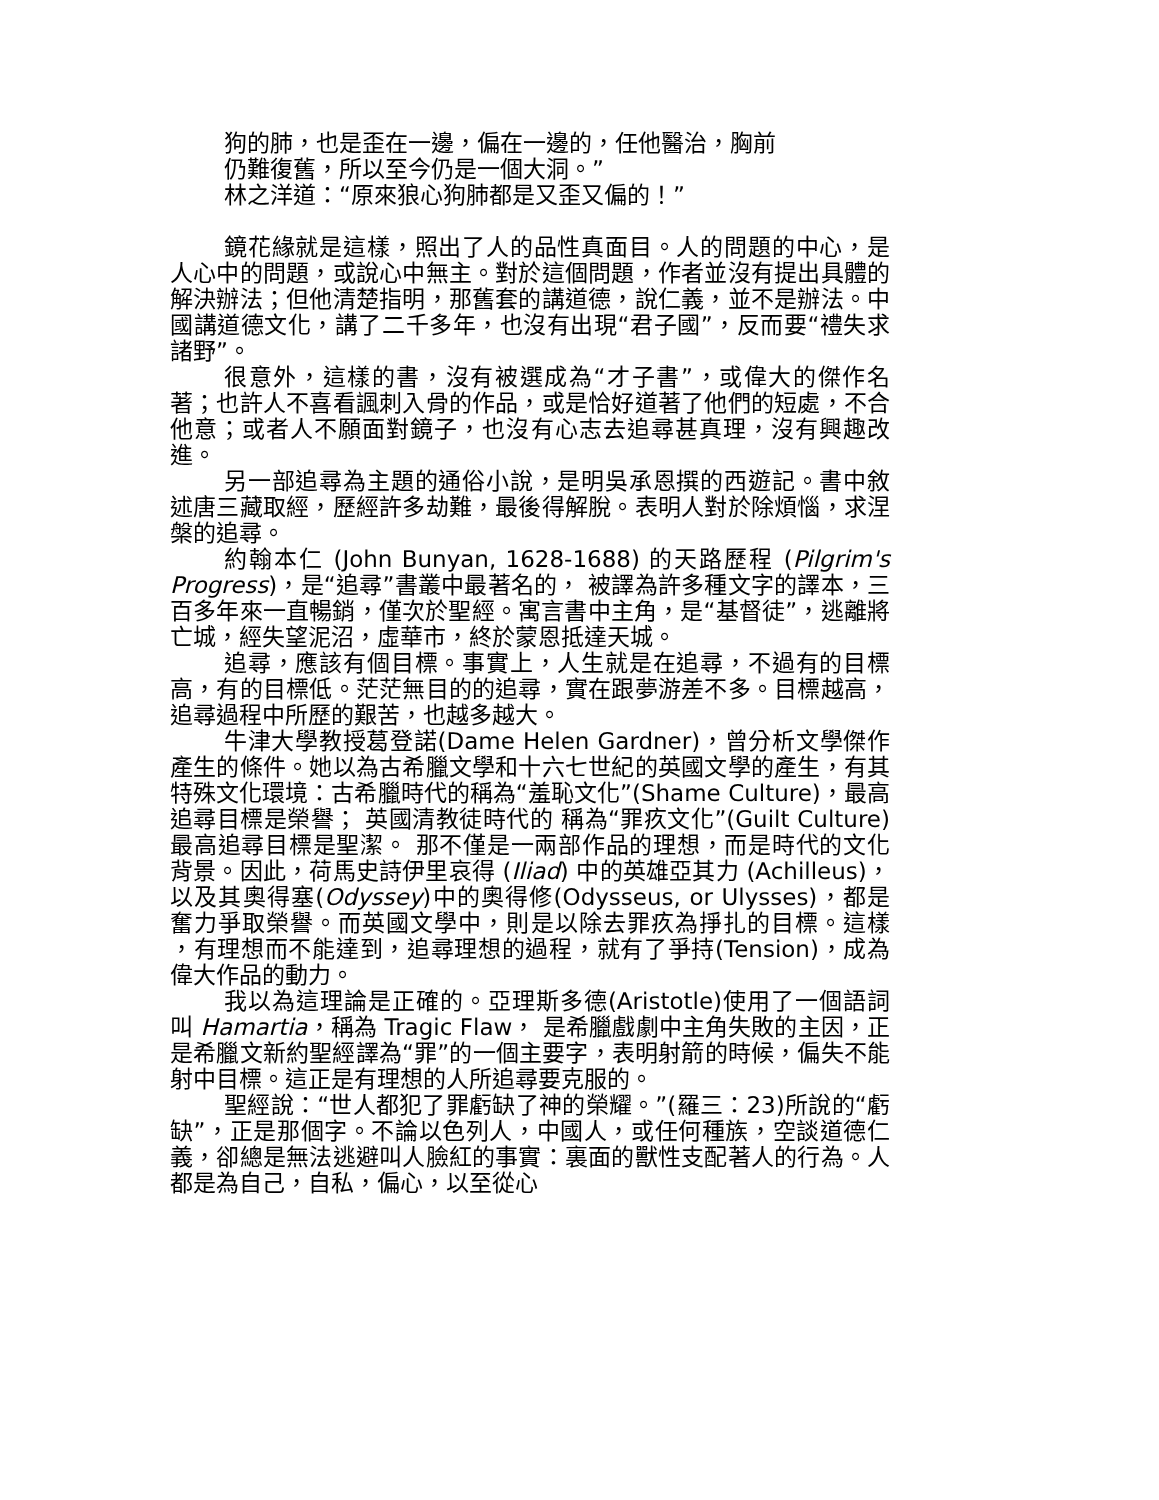狗的肺，也是歪在一邊，偏在一邊的，任他醫治，胸前
仍難復舊，所以至今仍是一個大洞。”
林之洋道：“原來狼心狗肺都是又歪又偏的！”
鏡花緣就是這樣，照出了人的品性真面目。人的問題的中心，是人心中的問題，或說心中無主。對於這個問題，作者並沒有提出具體的解決辦法；但他清楚指明，那舊套的講道德，說仁義，並不是辦法。中國講道德文化，講了二千多年，也沒有出現“君子國”，反而要“禮失求諸野”。
很意外，這樣的書，沒有被選成為“才子書”，或偉大的傑作名著；也許人不喜看諷刺入骨的作品，或是恰好道著了他們的短處，不合他意；或者人不願面對鏡子，也沒有心志去追尋甚真理，沒有興趣改進。
另一部追尋為主題的通俗小說，是明吳承恩撰的西遊記。書中敘述唐三藏取經，歷經許多劫難，最後得解脫。表明人對於除煩惱，求涅槃的追尋。
約翰本仁 (John Bunyan, 1628-1688) 的天路歷程 (Pilgrim's Progress)，是“追尋”書叢中最著名的， 被譯為許多種文字的譯本，三百多年來一直暢銷，僅次於聖經。寓言書中主角，是“基督徒”，逃離將亡城，經失望泥沼，虛華市，終於蒙恩抵達天城。
追尋，應該有個目標。事實上，人生就是在追尋，不過有的目標高，有的目標低。茫茫無目的的追尋，實在跟夢游差不多。目標越高，追尋過程中所歷的艱苦，也越多越大。
牛津大學教授葛登諾(Dame Helen Gardner)，曾分析文學傑作產生的條件。她以為古希臘文學和十六七世紀的英國文學的產生，有其特殊文化環境：古希臘時代的稱為“羞恥文化”(Shame Culture)，最高追尋目標是榮譽； 英國清教徒時代的 稱為“罪疚文化”(Guilt Culture) 最高追尋目標是聖潔。 那不僅是一兩部作品的理想，而是時代的文化背景。因此，荷馬史詩伊里哀得 (Iliad) 中的英雄亞其力 (Achilleus)，以及其奧得塞(Odyssey)中的奧得修(Odysseus, or Ulysses)，都是奮力爭取榮譽。而英國文學中，則是以除去罪疚為掙扎的目標。這樣 ，有理想而不能達到，追尋理想的過程，就有了爭持(Tension)，成為偉大作品的動力。
我以為這理論是正確的。亞理斯多德(Aristotle)使用了一個語詞叫 Hamartia，稱為 Tragic Flaw， 是希臘戲劇中主角失敗的主因，正是希臘文新約聖經譯為“罪”的一個主要字，表明射箭的時候，偏失不能射中目標。這正是有理想的人所追尋要克服的。
聖經說：“世人都犯了罪虧缺了神的榮耀。”(羅三：23)所說的“虧缺”，正是那個字。不論以色列人，中國人，或任何種族，空談道德仁義，卻總是無法逃避叫人臉紅的事實：裏面的獸性支配著人的行為。人都是為自己，自私，偏心，以至從心